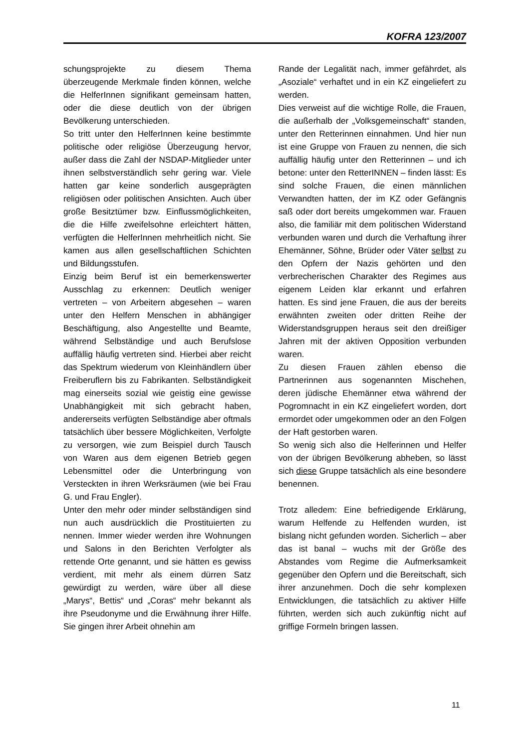KOFRA 123/2007
schungsprojekte zu diesem Thema überzeugende Merkmale finden können, welche die HelferInnen signifikant gemeinsam hatten, oder die diese deutlich von der übrigen Bevölkerung unterschieden.
So tritt unter den HelferInnen keine bestimmte politische oder religiöse Überzeugung hervor, außer dass die Zahl der NSDAP-Mitglieder unter ihnen selbstverständlich sehr gering war. Viele hatten gar keine sonderlich ausgeprägten religiösen oder politischen Ansichten. Auch über große Besitztümer bzw. Einflussmöglichkeiten, die die Hilfe zweifelsohne erleichtert hätten, verfügten die HelferInnen mehrheitlich nicht. Sie kamen aus allen gesellschaftlichen Schichten und Bildungsstufen.
Einzig beim Beruf ist ein bemerkenswerter Ausschlag zu erkennen: Deutlich weniger vertreten – von Arbeitern abgesehen – waren unter den Helfern Menschen in abhängiger Beschäftigung, also Angestellte und Beamte, während Selbständige und auch Berufslose auffällig häufig vertreten sind. Hierbei aber reicht das Spektrum wiederum von Kleinhändlern über Freiberuflern bis zu Fabrikanten. Selbständigkeit mag einerseits sozial wie geistig eine gewisse Unabhängigkeit mit sich gebracht haben, andererseits verfügten Selbständige aber oftmals tatsächlich über bessere Möglichkeiten, Verfolgte zu versorgen, wie zum Beispiel durch Tausch von Waren aus dem eigenen Betrieb gegen Lebensmittel oder die Unterbringung von Versteckten in ihren Werksräumen (wie bei Frau G. und Frau Engler).
Unter den mehr oder minder selbständigen sind nun auch ausdrücklich die Prostituierten zu nennen. Immer wieder werden ihre Wohnungen und Salons in den Berichten Verfolgter als rettende Orte genannt, und sie hätten es gewiss verdient, mit mehr als einem dürren Satz gewürdigt zu werden, wäre über all diese „Marys“, Bettis“ und „Coras“ mehr bekannt als ihre Pseudonyme und die Erwähnung ihrer Hilfe. Sie gingen ihrer Arbeit ohnehin am
Rande der Legalität nach, immer gefährdet, als „Asoziale“ verhaftet und in ein KZ eingeliefert zu werden.
Dies verweist auf die wichtige Rolle, die Frauen, die außerhalb der „Volksgemeinschaft“ standen, unter den Retterinnen einnahmen. Und hier nun ist eine Gruppe von Frauen zu nennen, die sich auffällig häufig unter den Retterinnen – und ich betone: unter den RetterINNEN – finden lässt: Es sind solche Frauen, die einen männlichen Verwandten hatten, der im KZ oder Gefängnis saß oder dort bereits umgekommen war. Frauen also, die familiär mit dem politischen Widerstand verbunden waren und durch die Verhaftung ihrer Ehemänner, Söhne, Brüder oder Väter selbst zu den Opfern der Nazis gehörten und den verbrecherischen Charakter des Regimes aus eigenem Leiden klar erkannt und erfahren hatten. Es sind jene Frauen, die aus der bereits erwähnten zweiten oder dritten Reihe der Widerstandsgruppen heraus seit den dreißiger Jahren mit der aktiven Opposition verbunden waren.
Zu diesen Frauen zählen ebenso die Partnerinnen aus sogenannten Mischehen, deren jüdische Ehemänner etwa während der Pogromnacht in ein KZ eingeliefert worden, dort ermordet oder umgekommen oder an den Folgen der Haft gestorben waren.
So wenig sich also die Helferinnen und Helfer von der übrigen Bevölkerung abheben, so lässt sich diese Gruppe tatsächlich als eine besondere benennen.
Trotz alledem: Eine befriedigende Erklärung, warum Helfende zu Helfenden wurden, ist bislang nicht gefunden worden. Sicherlich – aber das ist banal – wuchs mit der Größe des Abstandes vom Regime die Aufmerksamkeit gegenüber den Opfern und die Bereitschaft, sich ihrer anzunehmen. Doch die sehr komplexen Entwicklungen, die tatsächlich zu aktiver Hilfe führten, werden sich auch zukünftig nicht auf griffige Formeln bringen lassen.
11